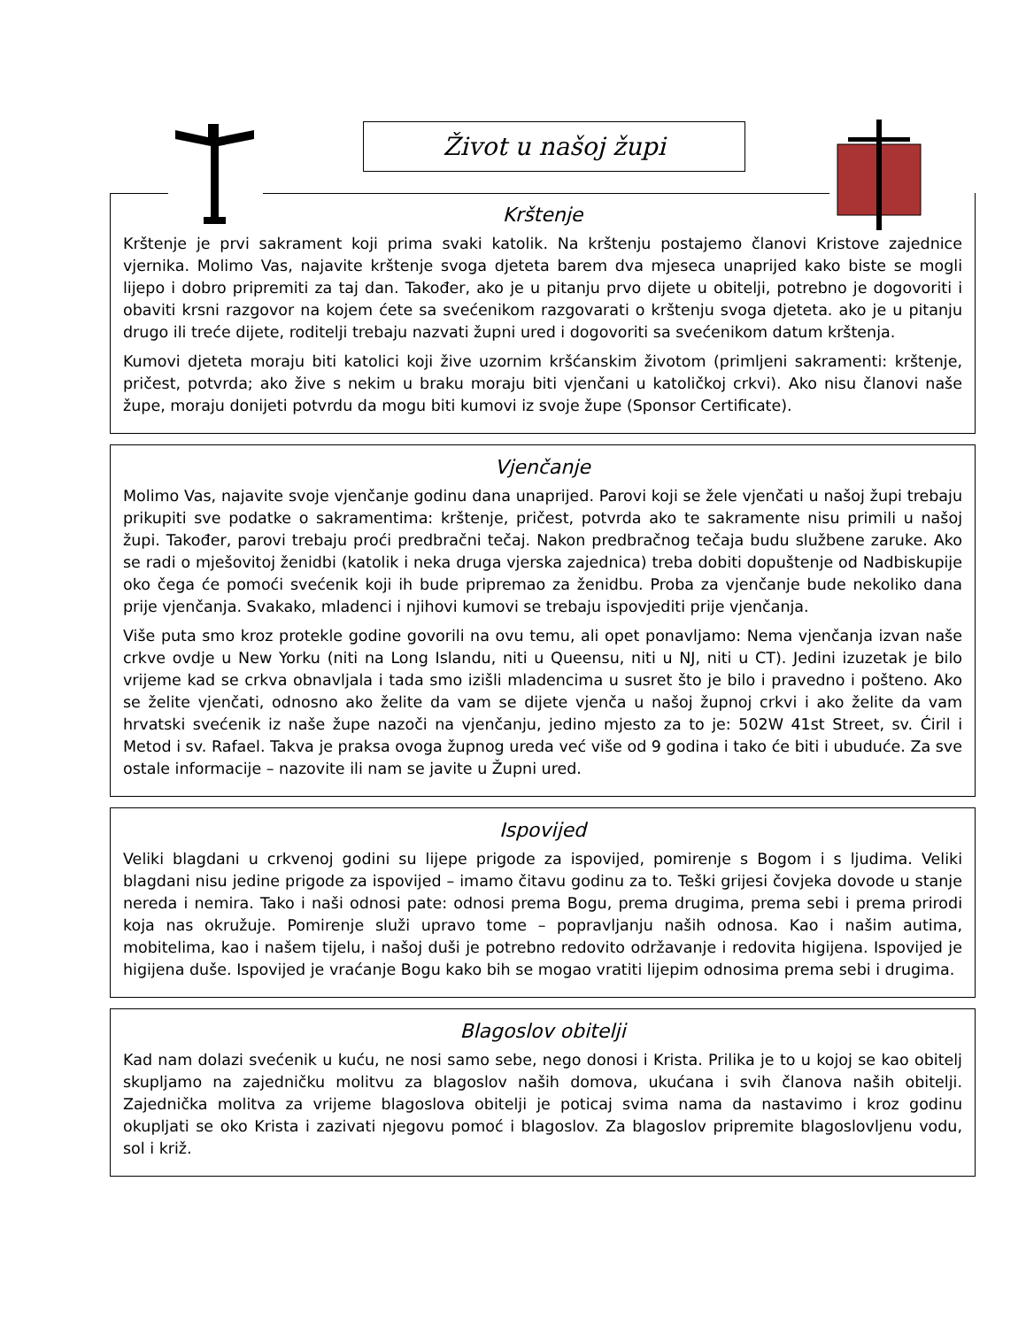Život u našoj župi
Krštenje
Krštenje je prvi sakrament koji prima svaki katolik. Na krštenju postajemo članovi Kristove zajednice vjernika. Molimo Vas, najavite krštenje svoga djeteta barem dva mjeseca unaprijed kako biste se mogli lijepo i dobro pripremiti za taj dan. Također, ako je u pitanju prvo dijete u obitelji, potrebno je dogovoriti i obaviti krsni razgovor na kojem ćete sa svećenikom razgovarati o krštenju svoga djeteta. ako je u pitanju drugo ili treće dijete, roditelji trebaju nazvati župni ured i dogovoriti sa svećenikom datum krštenja.
Kumovi djeteta moraju biti katolici koji žive uzornim kršćanskim životom (primljeni sakramenti: krštenje, pričest, potvrda; ako žive s nekim u braku moraju biti vjenčani u katoličkoj crkvi). Ako nisu članovi naše župe, moraju donijeti potvrdu da mogu biti kumovi iz svoje župe (Sponsor Certificate).
Vjenčanje
Molimo Vas, najavite svoje vjenčanje godinu dana unaprijed. Parovi koji se žele vjenčati u našoj župi trebaju prikupiti sve podatke o sakramentima: krštenje, pričest, potvrda ako te sakramente nisu primili u našoj župi. Također, parovi trebaju proći predbračni tečaj. Nakon predbračnog tečaja budu službene zaruke. Ako se radi o mješovitoj ženidbi (katolik i neka druga vjerska zajednica) treba dobiti dopuštenje od Nadbiskupije oko čega će pomoći svećenik koji ih bude pripremao za ženidbu. Proba za vjenčanje bude nekoliko dana prije vjenčanja. Svakako, mladenci i njihovi kumovi se trebaju ispovjediti prije vjenčanja.
Više puta smo kroz protekle godine govorili na ovu temu, ali opet ponavljamo: Nema vjenčanja izvan naše crkve ovdje u New Yorku (niti na Long Islandu, niti u Queensu, niti u NJ, niti u CT). Jedini izuzetak je bilo vrijeme kad se crkva obnavljala i tada smo izišli mladencima u susret što je bilo i pravedno i pošteno. Ako se želite vjenčati, odnosno ako želite da vam se dijete vjenča u našoj župnoj crkvi i ako želite da vam hrvatski svećenik iz naše župe nazoči na vjenčanju, jedino mjesto za to je: 502W 41st Street, sv. Ćiril i Metod i sv. Rafael. Takva je praksa ovoga župnog ureda već više od 9 godina i tako će biti i ubuduće. Za sve ostale informacije – nazovite ili nam se javite u Župni ured.
Ispovijed
Veliki blagdani u crkvenoj godini su lijepe prigode za ispovijed, pomirenje s Bogom i s ljudima. Veliki blagdani nisu jedine prigode za ispovijed – imamo čitavu godinu za to. Teški grijesi čovjeka dovode u stanje nereda i nemira. Tako i naši odnosi pate: odnosi prema Bogu, prema drugima, prema sebi i prema prirodi koja nas okružuje. Pomirenje služi upravo tome – popravljanju naših odnosa. Kao i našim autima, mobitelima, kao i našem tijelu, i našoj duši je potrebno redovito održavanje i redovita higijena. Ispovijed je higijena duše. Ispovijed je vraćanje Bogu kako bih se mogao vratiti lijepim odnosima prema sebi i drugima.
Blagoslov obitelji
Kad nam dolazi svećenik u kuću, ne nosi samo sebe, nego donosi i Krista. Prilika je to u kojoj se kao obitelj skupljamo na zajedničku molitvu za blagoslov naših domova, ukućana i svih članova naših obitelji. Zajednička molitva za vrijeme blagoslova obitelji je poticaj svima nama da nastavimo i kroz godinu okupljati se oko Krista i zazivati njegovu pomoć i blagoslov. Za blagoslov pripremite blagoslovljenu vodu, sol i križ.